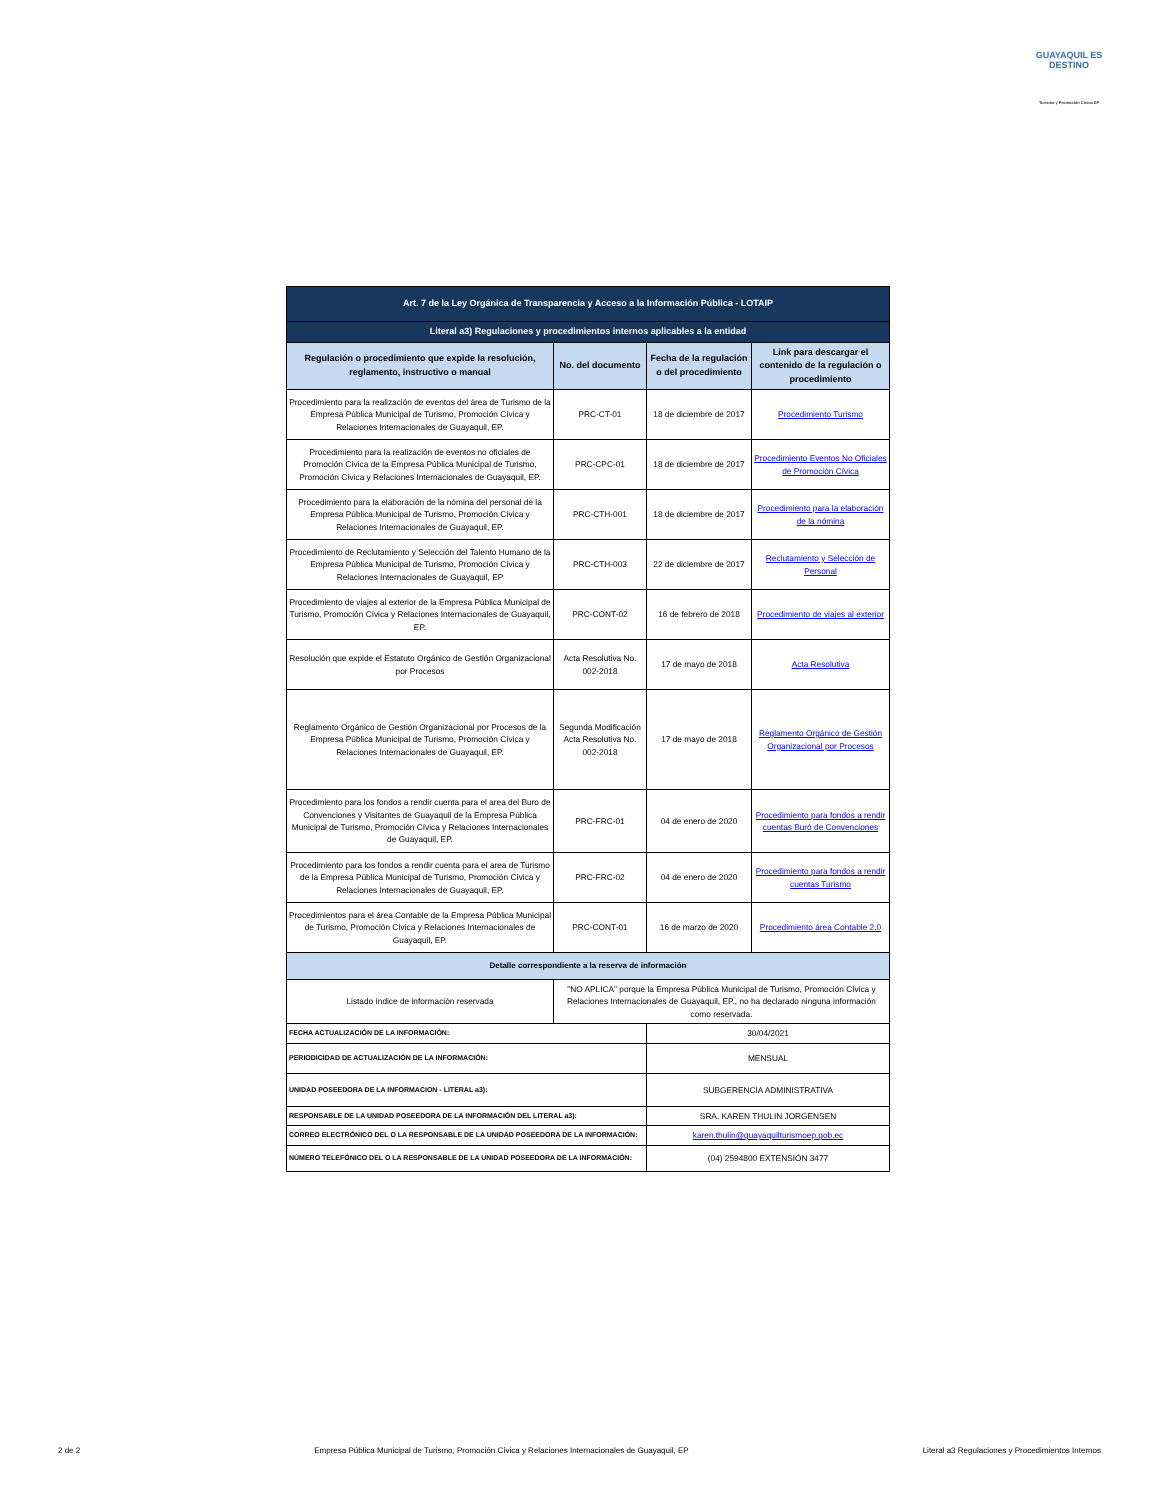GUAYAQUIL ES DESTINO
Turismo y Promoción Cívica EP
| Art. 7 de la Ley Orgánica de Transparencia y Acceso a la Información Pública - LOTAIP | | | |
| --- | --- | --- | --- |
| Literal a3) Regulaciones y procedimientos internos aplicables a la entidad | | | |
| Regulación o procedimiento que expide la resolución, reglamento, instructivo o manual | No. del documento | Fecha de la regulación o del procedimiento | Link para descargar el contenido de la regulación o procedimiento |
| Procedimiento para la realización de eventos del área de Turismo de la Empresa Pública Municipal de Turismo, Promoción Cívica y Relaciones Internacionales de Guayaquil, EP. | PRC-CT-01 | 18 de diciembre de 2017 | Procedimiento Turismo |
| Procedimiento para la realización de eventos no oficiales de Promoción Cívica de la Empresa Pública Municipal de Turismo, Promoción Cívica y Relaciones Internacionales de Guayaquil, EP. | PRC-CPC-01 | 18 de diciembre de 2017 | Procedimiento Eventos No Oficiales de Promoción Cívica |
| Procedimiento para la elaboración de la nómina del personal de la Empresa Pública Municipal de Turismo, Promoción Cívica y Relaciones Internacionales de Guayaquil, EP. | PRC-CTH-001 | 18 de diciembre de 2017 | Procedimiento para la elaboración de la nómina |
| Procedimiento de Reclutamiento y Selección del Talento Humano de la Empresa Pública Municipal de Turismo, Promoción Cívica y Relaciones Internacionales de Guayaquil, EP | PRC-CTH-003 | 22 de diciembre de 2017 | Reclutamiento y Selección de Personal |
| Procedimiento de viajes al exterior de la Empresa Pública Municipal de Turismo, Promoción Cívica y Relaciones Internacionales de Guayaquil, EP. | PRC-CONT-02 | 16 de febrero de 2018 | Procedimiento de viajes al exterior |
| Resolución que expide el Estatuto Orgánico de Gestión Organizacional por Procesos | Acta Resolutiva No. 002-2018 | 17 de mayo de 2018 | Acta Resolutiva |
| Reglamento Orgánico de Gestión Organizacional por Procesos de la Empresa Pública Municipal de Turismo, Promoción Cívica y Relaciones Internacionales de Guayaquil, EP. | Segunda Modificación Acta Resolutiva No. 002-2018 | 17 de mayo de 2018 | Reglamento Orgánico de Gestión Organizacional por Procesos |
| Procedimiento para los fondos a rendir cuenta para el area del Buro de Convenciones y Visitantes de Guayaquil de la Empresa Pública Municipal de Turismo, Promoción Cívica y Relaciones Internacionales de Guayaquil, EP. | PRC-FRC-01 | 04 de enero de 2020 | Procedimiento para fondos a rendir cuentas Buró de Convenciones |
| Procedimiento para los fondos a rendir cuenta para el area de Turismo de la Empresa Pública Municipal de Turismo, Promoción Cívica y Relaciones Internacionales de Guayaquil, EP. | PRC-FRC-02 | 04 de enero de 2020 | Procedimiento para fondos a rendir cuentas Turismo |
| Procedimientos para el área Contable de la Empresa Pública Municipal de Turismo, Promoción Cívica y Relaciones Internacionales de Guayaquil, EP. | PRC-CONT-01 | 16 de marzo de 2020 | Procedimiento área Contable 2.0 |
| Detalle correspondiente a la reserva de información | | | |
| Listado índice de información reservada | "NO APLICA" porque la Empresa Pública Municipal de Turismo, Promoción Cívica y Relaciones Internacionales de Guayaquil, EP., no ha declarado ninguna información como reservada. | | |
| FECHA ACTUALIZACIÓN DE LA INFORMACIÓN: | | 30/04/2021 | |
| PERIODICIDAD DE ACTUALIZACIÓN DE LA INFORMACIÓN: | | MENSUAL | |
| UNIDAD POSEEDORA DE LA INFORMACION - LITERAL a3): | | SUBGERENCIA ADMINISTRATIVA | |
| RESPONSABLE DE LA UNIDAD POSEEDORA DE LA INFORMACIÓN DEL LITERAL a3): | | SRA. KAREN THULIN JORGENSEN | |
| CORREO ELECTRÓNICO DEL O LA RESPONSABLE DE LA UNIDAD POSEEDORA DE LA INFORMACIÓN: | | karen.thulin@guayaquilturismoep.gob.ec | |
| NÚMERO TELEFÓNICO DEL O LA RESPONSABLE DE LA UNIDAD POSEEDORA DE LA INFORMACIÓN: | | (04) 2594800 EXTENSIÓN 3477 | |
2 de 2 Empresa Pública Municipal de Turismo, Promoción Cívica y Relaciones Internacionales de Guayaquil, EP Literal a3 Regulaciones y Procedimientos Internos